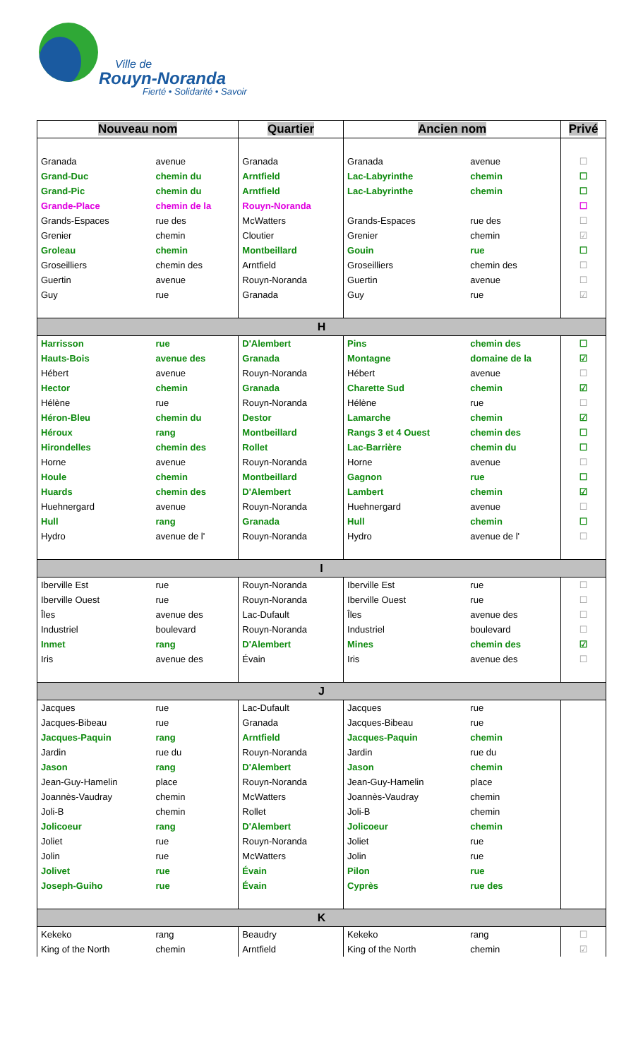Ville de
Rouyn-Noranda
Fierté • Solidarité • Savoir
| Nouveau nom | | Quartier | Ancien nom | | Privé |
| --- | --- | --- | --- | --- | --- |
| Granada | avenue | Granada | Granada | avenue | ☐ |
| Grand-Duc | chemin du | Arntfield | Lac-Labyrinthe | chemin | ☐ |
| Grand-Pic | chemin du | Arntfield | Lac-Labyrinthe | chemin | ☐ |
| Grande-Place | chemin de la | Rouyn-Noranda | | | ☐ |
| Grands-Espaces | rue des | McWatters | Grands-Espaces | rue des | ☐ |
| Grenier | chemin | Cloutier | Grenier | chemin | ☑ |
| Groleau | chemin | Montbeillard | Gouin | rue | ☐ |
| Groseilliers | chemin des | Arntfield | Groseilliers | chemin des | ☐ |
| Guertin | avenue | Rouyn-Noranda | Guertin | avenue | ☐ |
| Guy | rue | Granada | Guy | rue | ☑ |
| H | | | | | |
| Harrisson | rue | D'Alembert | Pins | chemin des | ☐ |
| Hauts-Bois | avenue des | Granada | Montagne | domaine de la | ☑ |
| Hébert | avenue | Rouyn-Noranda | Hébert | avenue | ☐ |
| Hector | chemin | Granada | Charette Sud | chemin | ☑ |
| Hélène | rue | Rouyn-Noranda | Hélène | rue | ☐ |
| Héron-Bleu | chemin du | Destor | Lamarche | chemin | ☑ |
| Héroux | rang | Montbeillard | Rangs 3 et 4 Ouest | chemin des | ☐ |
| Hirondelles | chemin des | Rollet | Lac-Barrière | chemin du | ☐ |
| Horne | avenue | Rouyn-Noranda | Horne | avenue | ☐ |
| Houle | chemin | Montbeillard | Gagnon | rue | ☐ |
| Huards | chemin des | D'Alembert | Lambert | chemin | ☑ |
| Huehnergard | avenue | Rouyn-Noranda | Huehnergard | avenue | ☐ |
| Hull | rang | Granada | Hull | chemin | ☐ |
| Hydro | avenue de l' | Rouyn-Noranda | Hydro | avenue de l' | ☐ |
| I | | | | | |
| Iberville Est | rue | Rouyn-Noranda | Iberville Est | rue | ☐ |
| Iberville Ouest | rue | Rouyn-Noranda | Iberville Ouest | rue | ☐ |
| Îles | avenue des | Lac-Dufault | Îles | avenue des | ☐ |
| Industriel | boulevard | Rouyn-Noranda | Industriel | boulevard | ☐ |
| Inmet | rang | D'Alembert | Mines | chemin des | ☑ |
| Iris | avenue des | Évain | Iris | avenue des | ☐ |
| J | | | | | |
| Jacques | rue | Lac-Dufault | Jacques | rue | |
| Jacques-Bibeau | rue | Granada | Jacques-Bibeau | rue | |
| Jacques-Paquin | rang | Arntfield | Jacques-Paquin | chemin | |
| Jardin | rue du | Rouyn-Noranda | Jardin | rue du | |
| Jason | rang | D'Alembert | Jason | chemin | |
| Jean-Guy-Hamelin | place | Rouyn-Noranda | Jean-Guy-Hamelin | place | |
| Joannès-Vaudray | chemin | McWatters | Joannès-Vaudray | chemin | |
| Joli-B | chemin | Rollet | Joli-B | chemin | |
| Jolicoeur | rang | D'Alembert | Jolicoeur | chemin | |
| Joliet | rue | Rouyn-Noranda | Joliet | rue | |
| Jolin | rue | McWatters | Jolin | rue | |
| Jolivet | rue | Évain | Pilon | rue | |
| Joseph-Guiho | rue | Évain | Cyprès | rue des | |
| K | | | | | |
| Kekeko | rang | Beaudry | Kekeko | rang | ☐ |
| King of the North | chemin | Arntfield | King of the North | chemin | ☑ |